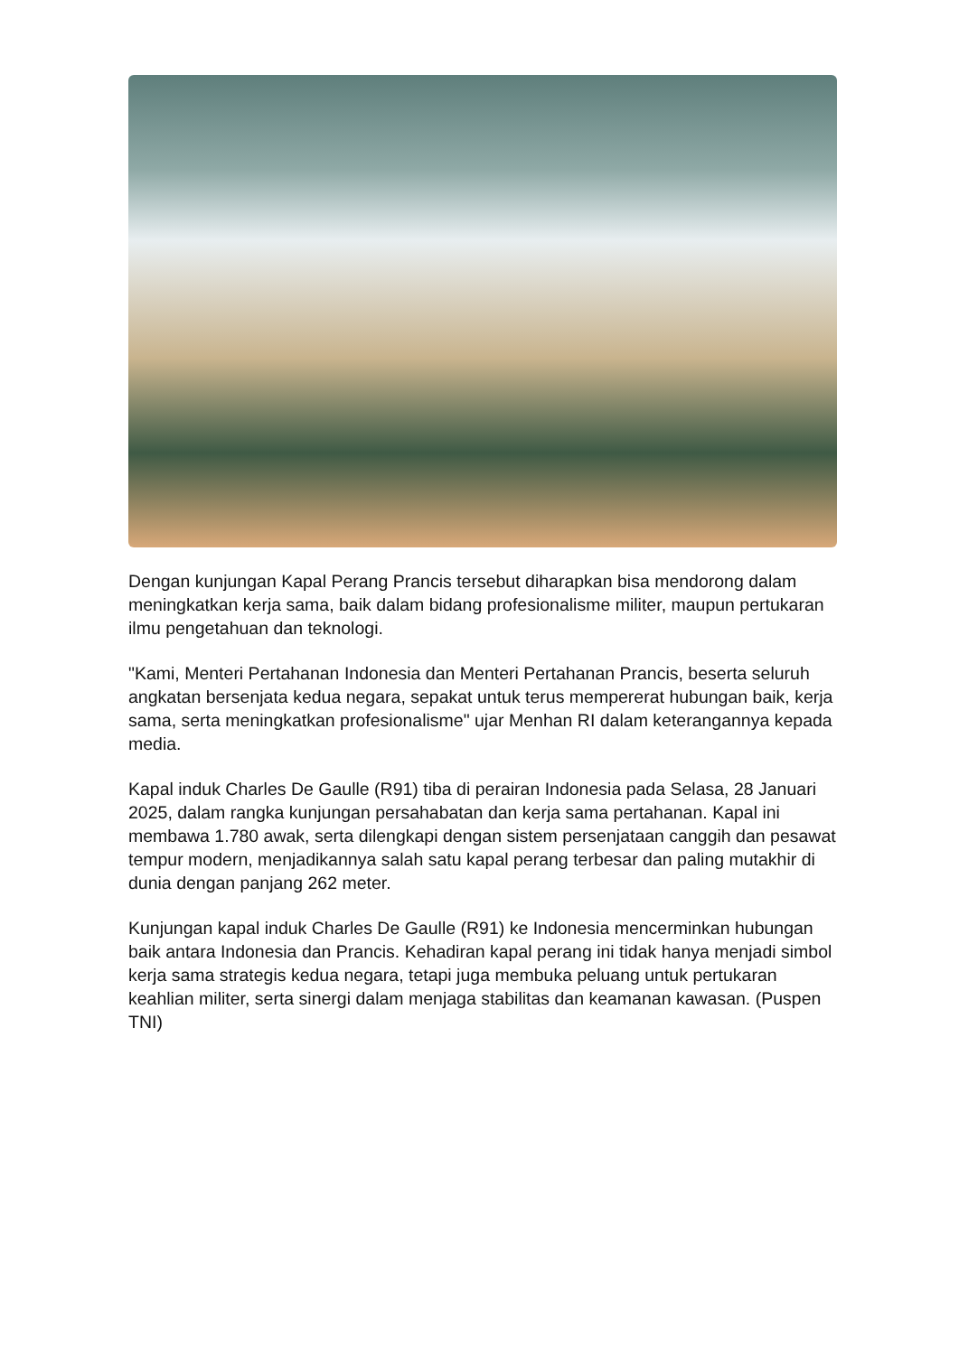Dengan kunjungan Kapal Perang Prancis tersebut diharapkan bisa mendorong dalam meningkatkan kerja sama, baik dalam bidang profesionalisme militer, maupun pertukaran ilmu pengetahuan dan teknologi.
"Kami, Menteri Pertahanan Indonesia dan Menteri Pertahanan Prancis, beserta seluruh angkatan bersenjata kedua negara, sepakat untuk terus mempererat hubungan baik, kerja sama, serta meningkatkan profesionalisme" ujar Menhan RI dalam keterangannya kepada media.
Kapal induk Charles De Gaulle (R91) tiba di perairan Indonesia pada Selasa, 28 Januari 2025, dalam rangka kunjungan persahabatan dan kerja sama pertahanan. Kapal ini membawa 1.780 awak, serta dilengkapi dengan sistem persenjataan canggih dan pesawat tempur modern, menjadikannya salah satu kapal perang terbesar dan paling mutakhir di dunia dengan panjang 262 meter.
Kunjungan kapal induk Charles De Gaulle (R91) ke Indonesia mencerminkan hubungan baik antara Indonesia dan Prancis. Kehadiran kapal perang ini tidak hanya menjadi simbol kerja sama strategis kedua negara, tetapi juga membuka peluang untuk pertukaran keahlian militer, serta sinergi dalam menjaga stabilitas dan keamanan kawasan. (Puspen TNI)